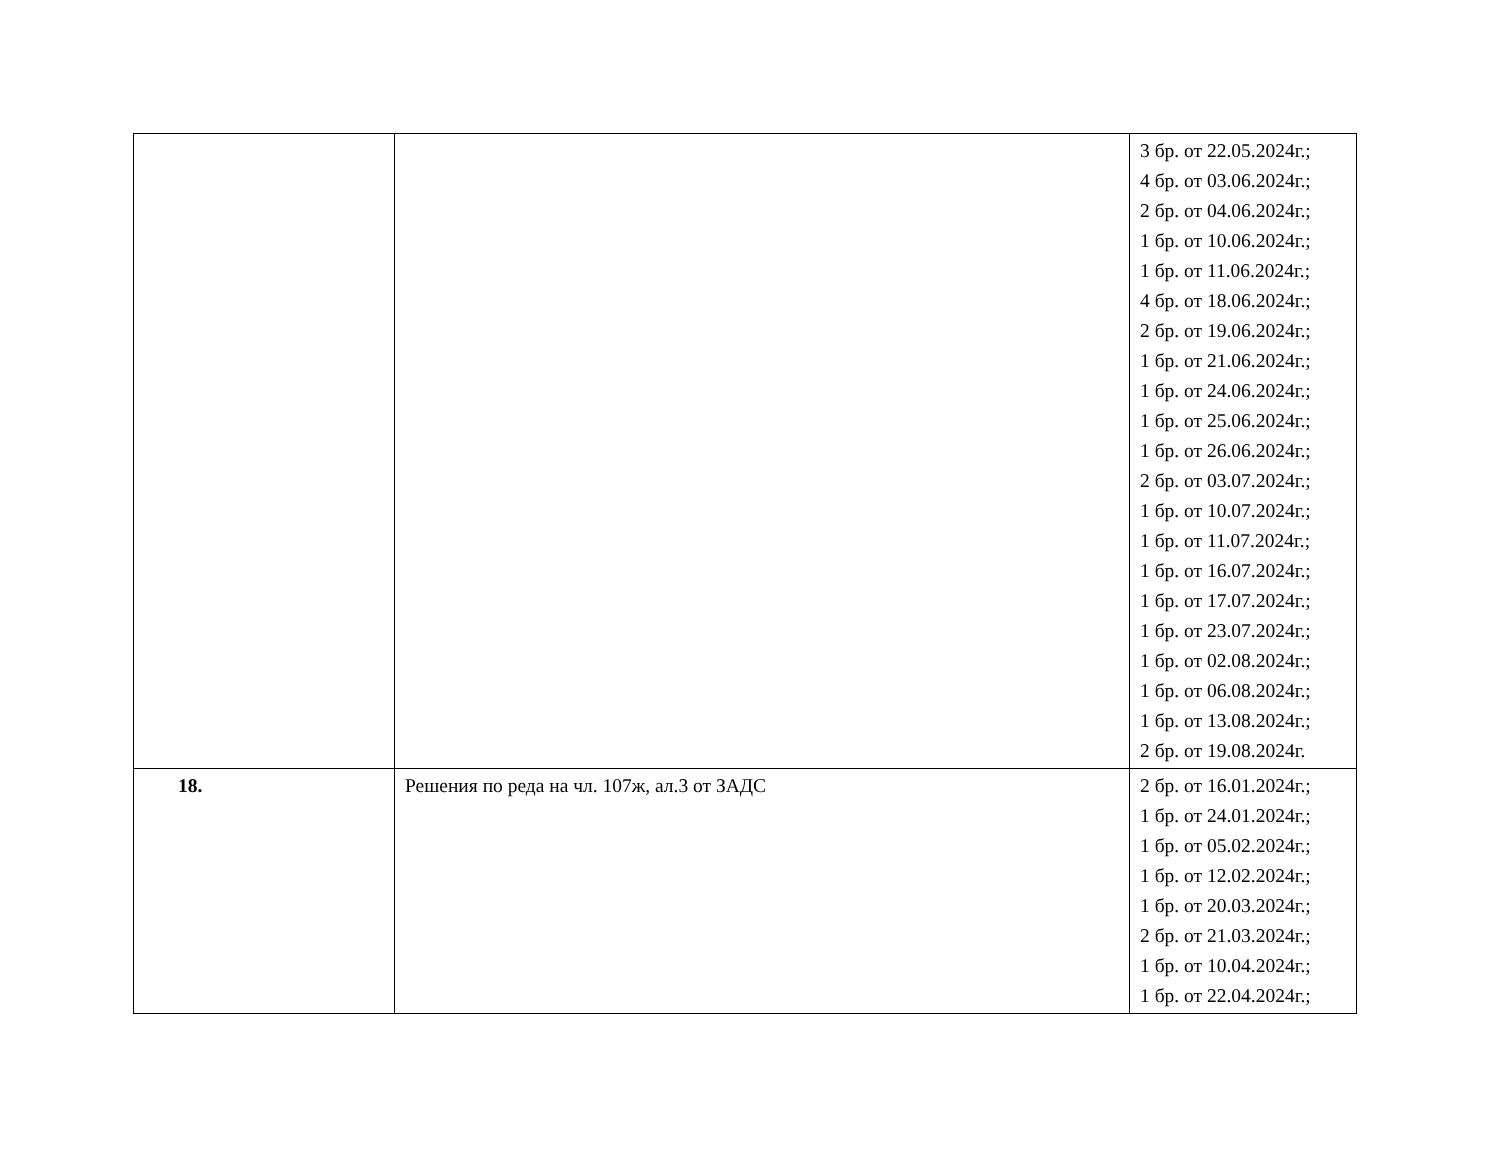| | | 3 бр. от 22.05.2024г.; 4 бр. от 03.06.2024г.; 2 бр. от 04.06.2024г.; 1 бр. от 10.06.2024г.; 1 бр. от 11.06.2024г.; 4 бр. от 18.06.2024г.; 2 бр. от 19.06.2024г.; 1 бр. от 21.06.2024г.; 1 бр. от 24.06.2024г.; 1 бр. от 25.06.2024г.; 1 бр. от 26.06.2024г.; 2 бр. от 03.07.2024г.; 1 бр. от 10.07.2024г.; 1 бр. от 11.07.2024г.; 1 бр. от 16.07.2024г.; 1 бр. от 17.07.2024г.; 1 бр. от 23.07.2024г.; 1 бр. от 02.08.2024г.; 1 бр. от 06.08.2024г.; 1 бр. от 13.08.2024г.; 2 бр. от 19.08.2024г. |
| 18. | Решения по реда на чл. 107ж, ал.3 от ЗАДС | 2 бр. от 16.01.2024г.; 1 бр. от 24.01.2024г.; 1 бр. от 05.02.2024г.; 1 бр. от 12.02.2024г.; 1 бр. от 20.03.2024г.; 2 бр. от 21.03.2024г.; 1 бр. от 10.04.2024г.; 1 бр. от 22.04.2024г.; |